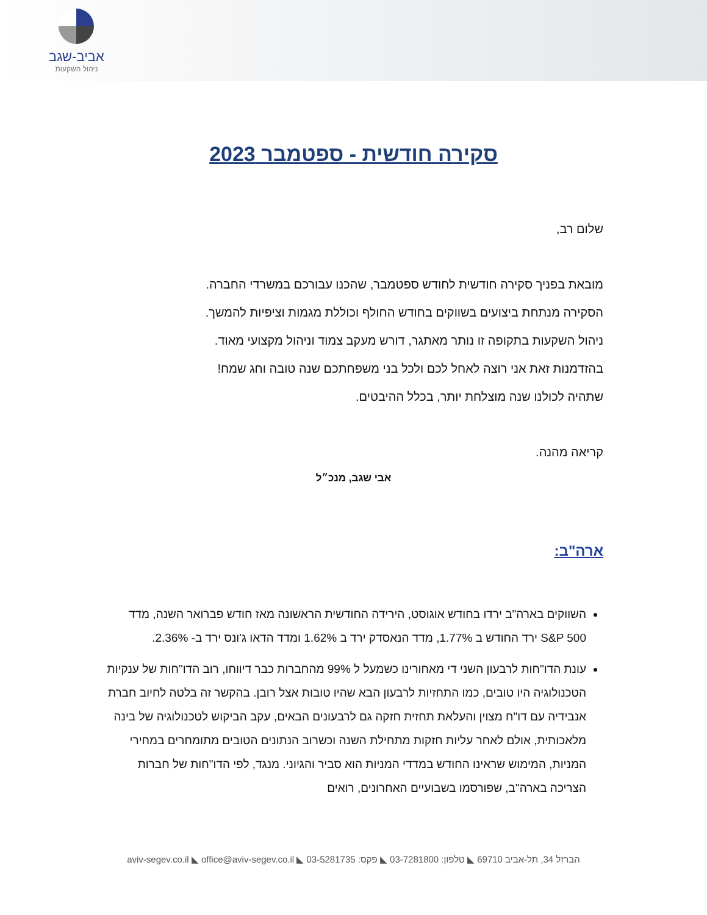אביב-שגב
ניהול השקעות
סקירה חודשית - ספטמבר 2023
שלום רב,
מובאת בפניך סקירה חודשית לחודש ספטמבר, שהכנו עבורכם במשרדי החברה.
הסקירה מנתחת ביצועים בשווקים בחודש החולף וכוללת מגמות וציפיות להמשך.
ניהול השקעות בתקופה זו נותר מאתגר, דורש מעקב צמוד וניהול מקצועי מאוד.
בהזדמנות זאת אני רוצה לאחל לכם ולכל בני משפחתכם שנה טובה וחג שמח!
שתהיה לכולנו שנה מוצלחת יותר, בכלל ההיבטים.
קריאה מהנה.
אבי שגב, מנכ״ל
ארה"ב:
השווקים בארה"ב ירדו בחודש אוגוסט, הירידה החודשית הראשונה מאז חודש פברואר השנה, מדד S&P 500 ירד החודש ב 1.77%, מדד הנאסדק ירד ב 1.62% ומדד הדאו ג'ונס ירד ב- 2.36%.
עונת הדו"חות לרבעון השני די מאחורינו כשמעל ל 99% מהחברות כבר דיווחו, רוב הדו"חות של ענקיות הטכנולוגיה היו טובים, כמו התחזיות לרבעון הבא שהיו טובות אצל רובן. בהקשר זה בלטה לחיוב חברת אנבידיה עם דו"ח מצוין והעלאת תחזית חזקה גם לרבעונים הבאים, עקב הביקוש לטכנולוגיה של בינה מלאכותית, אולם לאחר עליות חזקות מתחילת השנה וכשרוב הנתונים הטובים מתומחרים במחירי המניות, המימוש שראינו החודש במדדי המניות הוא סביר והגיוני. מנגד, לפי הדו"חות של חברות הצריכה בארה"ב, שפורסמו בשבועיים האחרונים, רואים
הברזל 34, תל-אביב 69710 ◣ טלפון: 03-7281800 ◣ פקס: 03-5281735 ◣ aviv-segev.co.il ◣ office@aviv-segev.co.il